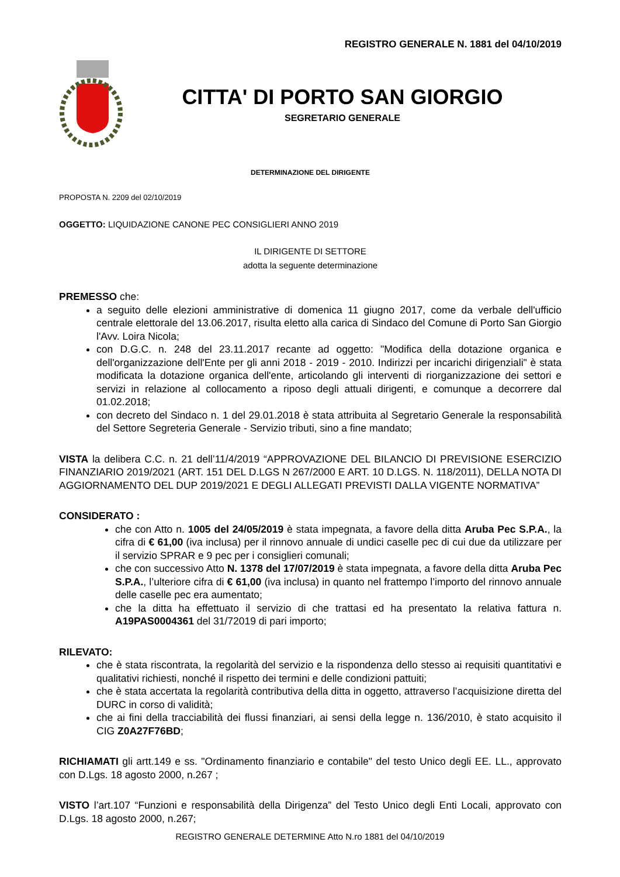REGISTRO GENERALE N. 1881 del 04/10/2019
CITTA' DI PORTO SAN GIORGIO
SEGRETARIO GENERALE
DETERMINAZIONE DEL DIRIGENTE
PROPOSTA N. 2209 del 02/10/2019
OGGETTO: LIQUIDAZIONE CANONE PEC CONSIGLIERI ANNO 2019
IL DIRIGENTE DI SETTORE
adotta la seguente determinazione
PREMESSO che:
a seguito delle elezioni amministrative di domenica 11 giugno 2017, come da verbale dell'ufficio centrale elettorale del 13.06.2017, risulta eletto alla carica di Sindaco del Comune di Porto San Giorgio l'Avv. Loira Nicola;
con D.G.C. n. 248 del 23.11.2017 recante ad oggetto: "Modifica della dotazione organica e dell'organizzazione dell'Ente per gli anni 2018 - 2019 - 2010. Indirizzi per incarichi dirigenziali" è stata modificata la dotazione organica dell'ente, articolando gli interventi di riorganizzazione dei settori e servizi in relazione al collocamento a riposo degli attuali dirigenti, e comunque a decorrere dal 01.02.2018;
con decreto del Sindaco n. 1 del 29.01.2018 è stata attribuita al Segretario Generale la responsabilità del Settore Segreteria Generale - Servizio tributi, sino a fine mandato;
VISTA la delibera C.C. n. 21 dell’11/4/2019 “APPROVAZIONE DEL BILANCIO DI PREVISIONE ESERCIZIO FINANZIARIO 2019/2021 (ART. 151 DEL D.LGS N 267/2000 E ART. 10 D.LGS. N. 118/2011), DELLA NOTA DI AGGIORNAMENTO DEL DUP 2019/2021 E DEGLI ALLEGATI PREVISTI DALLA VIGENTE NORMATIVA”
CONSIDERATO :
che con Atto n. 1005 del 24/05/2019 è stata impegnata, a favore della ditta Aruba Pec S.P.A., la cifra di € 61,00 (iva inclusa) per il rinnovo annuale di undici caselle pec di cui due da utilizzare per il servizio SPRAR e 9 pec per i consiglieri comunali;
che con successivo Atto N. 1378 del 17/07/2019 è stata impegnata, a favore della ditta Aruba Pec S.P.A., l’ulteriore cifra di € 61,00 (iva inclusa) in quanto nel frattempo l’importo del rinnovo annuale delle caselle pec era aumentato;
che la ditta ha effettuato il servizio di che trattasi ed ha presentato la relativa fattura n. A19PAS0004361 del 31/72019 di pari importo;
RILEVATO:
che è stata riscontrata, la regolarità del servizio e la rispondenza dello stesso ai requisiti quantitativi e qualitativi richiesti, nonché il rispetto dei termini e delle condizioni pattuiti;
che è stata accertata la regolarità contributiva della ditta in oggetto, attraverso l’acquisizione diretta del DURC in corso di validità;
che ai fini della tracciabilità dei flussi finanziari, ai sensi della legge n. 136/2010, è stato acquisito il CIG Z0A27F76BD;
RICHIAMATI gli artt.149 e ss. "Ordinamento finanziario e contabile" del testo Unico degli EE. LL., approvato con D.Lgs. 18 agosto 2000, n.267 ;
VISTO l’art.107 “Funzioni e responsabilità della Dirigenza” del Testo Unico degli Enti Locali, approvato con D.Lgs. 18 agosto 2000, n.267;
REGISTRO GENERALE DETERMINE Atto N.ro 1881 del 04/10/2019